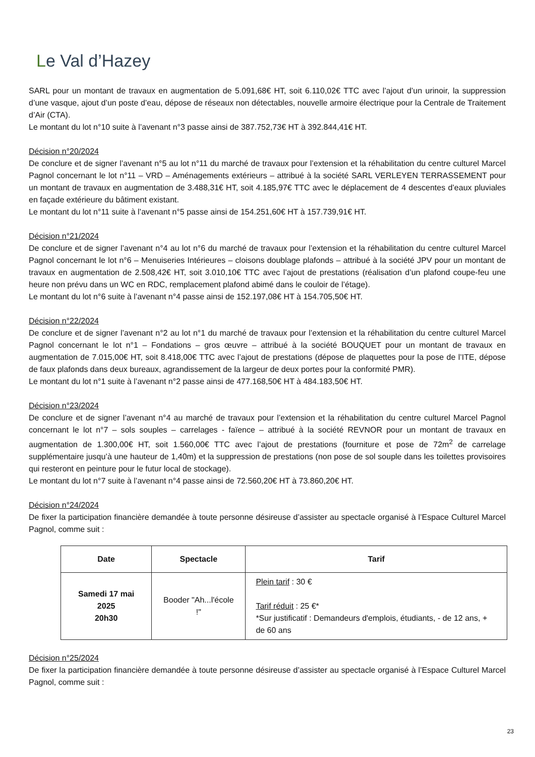Le Val d’Hazey
SARL pour un montant de travaux en augmentation de 5.091,68€ HT, soit 6.110,02€ TTC avec l’ajout d’un urinoir, la suppression d’une vasque, ajout d’un poste d’eau, dépose de réseaux non détectables, nouvelle armoire électrique pour la Centrale de Traitement d’Air (CTA).
Le montant du lot n°10 suite à l’avenant n°3 passe ainsi de 387.752,73€ HT à 392.844,41€ HT.
Décision n°20/2024
De conclure et de signer l’avenant n°5 au lot n°11 du marché de travaux pour l’extension et la réhabilitation du centre culturel Marcel Pagnol concernant le lot n°11 – VRD – Aménagements extérieurs – attribué à la société SARL VERLEYEN TERRASSEMENT pour un montant de travaux en augmentation de 3.488,31€ HT, soit 4.185,97€ TTC avec le déplacement de 4 descentes d’eaux pluviales en façade extérieure du bâtiment existant.
Le montant du lot n°11 suite à l’avenant n°5 passe ainsi de 154.251,60€ HT à 157.739,91€ HT.
Décision n°21/2024
De conclure et de signer l’avenant n°4 au lot n°6 du marché de travaux pour l’extension et la réhabilitation du centre culturel Marcel Pagnol concernant le lot n°6 – Menuiseries Intérieures – cloisons doublage plafonds – attribué à la société JPV pour un montant de travaux en augmentation de 2.508,42€ HT, soit 3.010,10€ TTC avec l’ajout de prestations (réalisation d’un plafond coupe-feu une heure non prévu dans un WC en RDC, remplacement plafond abimé dans le couloir de l’étage).
Le montant du lot n°6 suite à l’avenant n°4 passe ainsi de 152.197,08€ HT à 154.705,50€ HT.
Décision n°22/2024
De conclure et de signer l’avenant n°2 au lot n°1 du marché de travaux pour l’extension et la réhabilitation du centre culturel Marcel Pagnol concernant le lot n°1 – Fondations – gros œuvre – attribué à la société BOUQUET pour un montant de travaux en augmentation de 7.015,00€ HT, soit 8.418,00€ TTC avec l’ajout de prestations (dépose de plaquettes pour la pose de l’ITE, dépose de faux plafonds dans deux bureaux, agrandissement de la largeur de deux portes pour la conformité PMR).
Le montant du lot n°1 suite à l’avenant n°2 passe ainsi de 477.168,50€ HT à 484.183,50€ HT.
Décision n°23/2024
De conclure et de signer l’avenant n°4 au marché de travaux pour l’extension et la réhabilitation du centre culturel Marcel Pagnol concernant le lot n°7 – sols souples – carrelages - faïence – attribué à la société REVNOR pour un montant de travaux en augmentation de 1.300,00€ HT, soit 1.560,00€ TTC avec l’ajout de prestations (fourniture et pose de 72m<sup>2</sup> de carrelage supplémentaire jusqu’à une hauteur de 1,40m) et la suppression de prestations (non pose de sol souple dans les toilettes provisoires qui resteront en peinture pour le futur local de stockage).
Le montant du lot n°7 suite à l’avenant n°4 passe ainsi de 72.560,20€ HT à 73.860,20€ HT.
Décision n°24/2024
De fixer la participation financière demandée à toute personne désireuse d’assister au spectacle organisé à l’Espace Culturel Marcel Pagnol, comme suit :
| Date | Spectacle | Tarif |
| --- | --- | --- |
| Samedi 17 mai 2025 20h30 | Booder "Ah...l'école !" | Plein tarif : 30 € Tarif réduit : 25 €* *Sur justificatif : Demandeurs d'emplois, étudiants, - de 12 ans, + de 60 ans |
Décision n°25/2024
De fixer la participation financière demandée à toute personne désireuse d’assister au spectacle organisé à l’Espace Culturel Marcel Pagnol, comme suit :
23